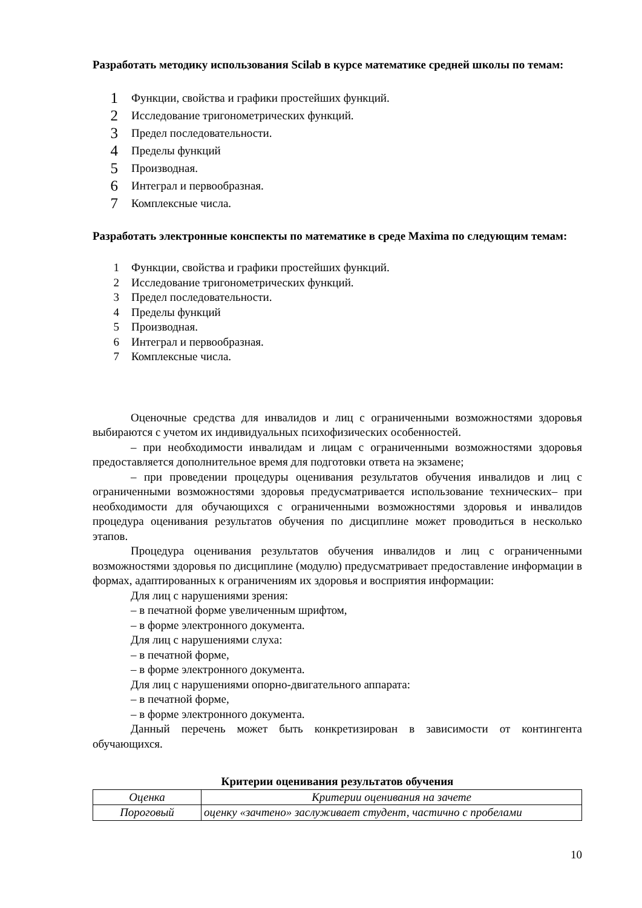Разработать методику использования Scilab в курсе математике средней школы по темам:
1 Функции, свойства и графики простейших функций.
2 Исследование тригонометрических функций.
3 Предел последовательности.
4 Пределы функций
5 Производная.
6 Интеграл и первообразная.
7 Комплексные числа.
Разработать электронные конспекты по математике в среде Maxima по следующим темам:
1 Функции, свойства и графики простейших функций.
2 Исследование тригонометрических функций.
3 Предел последовательности.
4 Пределы функций
5 Производная.
6 Интеграл и первообразная.
7 Комплексные числа.
Оценочные средства для инвалидов и лиц с ограниченными возможностями здоровья выбираются с учетом их индивидуальных психофизических особенностей.
– при необходимости инвалидам и лицам с ограниченными возможностями здоровья предоставляется дополнительное время для подготовки ответа на экзамене;
– при проведении процедуры оценивания результатов обучения инвалидов и лиц с ограниченными возможностями здоровья предусматривается использование технических– при необходимости для обучающихся с ограниченными возможностями здоровья и инвалидов процедура оценивания результатов обучения по дисциплине может проводиться в несколько этапов.
Процедура оценивания результатов обучения инвалидов и лиц с ограниченными возможностями здоровья по дисциплине (модулю) предусматривает предоставление информации в формах, адаптированных к ограничениям их здоровья и восприятия информации:
Для лиц с нарушениями зрения:
– в печатной форме увеличенным шрифтом,
– в форме электронного документа.
Для лиц с нарушениями слуха:
– в печатной форме,
– в форме электронного документа.
Для лиц с нарушениями опорно-двигательного аппарата:
– в печатной форме,
– в форме электронного документа.
Данный перечень может быть конкретизирован в зависимости от контингента обучающихся.
Критерии оценивания результатов обучения
| Оценка | Критерии оценивания на зачете |
| Пороговый | оценку «зачтено» заслуживает студент, частично с пробелами |
10